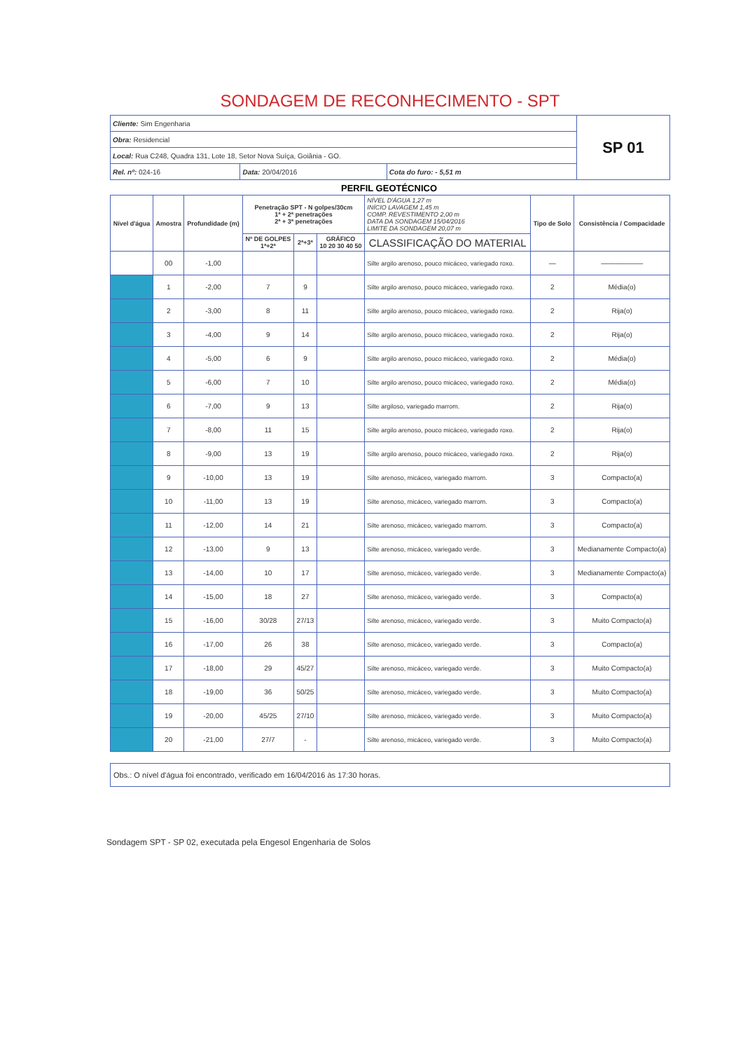SONDAGEM DE RECONHECIMENTO - SPT
| Cliente: Sim Engenharia | | | SP 01 |
| Obra: Residencial | | | |
| Local: Rua C248, Quadra 131, Lote 18, Setor Nova Suíça, Goiânia - GO. | | | |
| Rel. nº: 024-16 | Data: 20/04/2016 | Cota do furo: - 5,51 m | |
PERFIL GEOTÉCNICO
| Nível d'água | Amostra | Profundidade (m) | Penetração SPT - N golpes/30cm 1ª + 2ª penetrações 2ª + 3ª penetrações | | | NÍVEL D'ÁGUA 1,27 m INÍCIO LAVAGEM 1,45 m COMP. REVESTIMENTO 2,00 m DATA DA SONDAGEM 15/04/2016 LIMITE DA SONDAGEM 20,07 m | Tipo de Solo | Consistência / Compacidade |
| --- | --- | --- | --- | --- | --- | --- | --- | --- |
| | | | Nº DE GOLPES 1ª+2ª | 2ª+3ª | GRÁFICO 10 20 30 40 50 | CLASSIFICAÇÃO DO MATERIAL | | |
| | 00 | -1,00 | | | | Silte argilo arenoso, pouco micáceo, variegado roxo. | — | —————— |
| | 1 | -2,00 | 7 | 9 | | Silte argilo arenoso, pouco micáceo, variegado roxo. | 2 | Média(o) |
| | 2 | -3,00 | 8 | 11 | | Silte argilo arenoso, pouco micáceo, variegado roxo. | 2 | Rija(o) |
| | 3 | -4,00 | 9 | 14 | | Silte argilo arenoso, pouco micáceo, variegado roxo. | 2 | Rija(o) |
| | 4 | -5,00 | 6 | 9 | | Silte argilo arenoso, pouco micáceo, variegado roxo. | 2 | Média(o) |
| | 5 | -6,00 | 7 | 10 | | Silte argilo arenoso, pouco micáceo, variegado roxo. | 2 | Média(o) |
| | 6 | -7,00 | 9 | 13 | | Silte argiloso, variegado marrom. | 2 | Rija(o) |
| | 7 | -8,00 | 11 | 15 | | Silte argilo arenoso, pouco micáceo, variegado roxo. | 2 | Rija(o) |
| | 8 | -9,00 | 13 | 19 | | Silte argilo arenoso, pouco micáceo, variegado roxo. | 2 | Rija(o) |
| | 9 | -10,00 | 13 | 19 | | Silte arenoso, micáceo, variegado marrom. | 3 | Compacto(a) |
| | 10 | -11,00 | 13 | 19 | | Silte arenoso, micáceo, variegado marrom. | 3 | Compacto(a) |
| | 11 | -12,00 | 14 | 21 | | Silte arenoso, micáceo, variegado marrom. | 3 | Compacto(a) |
| | 12 | -13,00 | 9 | 13 | | Silte arenoso, micáceo, variegado verde. | 3 | Medianamente Compacto(a) |
| | 13 | -14,00 | 10 | 17 | | Silte arenoso, micáceo, variegado verde. | 3 | Medianamente Compacto(a) |
| | 14 | -15,00 | 18 | 27 | | Silte arenoso, micáceo, variegado verde. | 3 | Compacto(a) |
| | 15 | -16,00 | 30/28 | 27/13 | | Silte arenoso, micáceo, variegado verde. | 3 | Muito Compacto(a) |
| | 16 | -17,00 | 26 | 38 | | Silte arenoso, micáceo, variegado verde. | 3 | Compacto(a) |
| | 17 | -18,00 | 29 | 45/27 | | Silte arenoso, micáceo, variegado verde. | 3 | Muito Compacto(a) |
| | 18 | -19,00 | 36 | 50/25 | | Silte arenoso, micáceo, variegado verde. | 3 | Muito Compacto(a) |
| | 19 | -20,00 | 45/25 | 27/10 | | Silte arenoso, micáceo, variegado verde. | 3 | Muito Compacto(a) |
| | 20 | -21,00 | 27/7 | - | | Silte arenoso, micáceo, variegado verde. | 3 | Muito Compacto(a) |
Obs.: O nível d'água foi encontrado, verificado em 16/04/2016 às 17:30 horas.
Sondagem SPT - SP 02, executada pela Engesol Engenharia de Solos